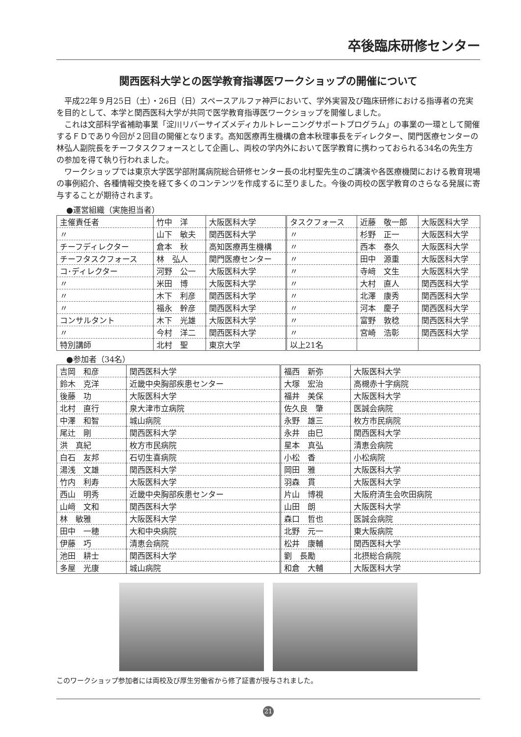卒後臨床研修センター
関西医科大学との医学教育指導医ワークショップの開催について
平成22年９月25日（土）・26日（日）スペースアルファ神戸において、学外実習及び臨床研修における指導者の充実を目的として、本学と関西医科大学が共同で医学教育指導医ワークショップを開催しました。
これは文部科学省補助事業「淀川リバーサイズメディカルトレーニングサポートプログラム」の事業の一環として開催するＦＤであり今回が２回目の開催となります。高知医療再生機構の倉本秋理事長をディレクター、関門医療センターの林弘人副院長をチーフタスクフォースとして企画し、両校の学内外において医学教育に携わっておられる34名の先生方の参加を得て執り行われました。
ワークショップでは東京大学医学部附属病院総合研修センター長の北村聖先生のご講演や各医療機関における教育現場の事例紹介、各種情報交換を経て多くのコンテンツを作成するに至りました。今後の両校の医学教育のさらなる発展に寄与することが期待されます。
●運営組織（実施担当者）
| 主催責任者 | 竹中 洋 | 大阪医科大学 | タスクフォース | 近藤 敬一郎 | 大阪医科大学 |
| 〃 | 山下 敏夫 | 関西医科大学 | 〃 | 杉野 正一 | 大阪医科大学 |
| チーフディレクター | 倉本 秋 | 高知医療再生機構 | 〃 | 西本 泰久 | 大阪医科大学 |
| チーフタスクフォース | 林 弘人 | 関門医療センター | 〃 | 田中 源重 | 大阪医科大学 |
| コ･ディレクター | 河野 公一 | 大阪医科大学 | 〃 | 寺﨑 文生 | 大阪医科大学 |
| 〃 | 米田 博 | 大阪医科大学 | 〃 | 大村 直人 | 関西医科大学 |
| 〃 | 木下 利彦 | 関西医科大学 | 〃 | 北澤 康秀 | 関西医科大学 |
| 〃 | 福永 幹彦 | 関西医科大学 | 〃 | 河本 慶子 | 関西医科大学 |
| コンサルタント | 木下 光雄 | 大阪医科大学 | 〃 | 富野 敦稔 | 関西医科大学 |
| 〃 | 今村 洋二 | 関西医科大学 | 〃 | 宮崎 浩彰 | 関西医科大学 |
| 特別講師 | 北村 聖 | 東京大学 | 以上21名 | | |
●参加者（34名）
| 吉岡 和彦 | 関西医科大学 | 福西 新弥 | 大阪医科大学 |
| 鈴木 克洋 | 近畿中央胸部疾患センター | 大塚 宏治 | 高槻赤十字病院 |
| 後藤 功 | 大阪医科大学 | 福井 美保 | 大阪医科大学 |
| 北村 直行 | 泉大津市立病院 | 佐久良 肇 | 医誠会病院 |
| 中澤 和智 | 城山病院 | 永野 雄三 | 枚方市民病院 |
| 尾辻 剛 | 関西医科大学 | 永井 由巳 | 関西医科大学 |
| 洪 真紀 | 枚方市民病院 | 星本 真弘 | 清恵会病院 |
| 白石 友邦 | 石切生喜病院 | 小松 香 | 小松病院 |
| 湯浅 文雄 | 関西医科大学 | 岡田 雅 | 大阪医科大学 |
| 竹内 利寿 | 大阪医科大学 | 羽森 貫 | 大阪医科大学 |
| 西山 明秀 | 近畿中央胸部疾患センター | 片山 博視 | 大阪府済生会吹田病院 |
| 山﨑 文和 | 関西医科大学 | 山田 朗 | 大阪医科大学 |
| 林 敏雅 | 大阪医科大学 | 森口 哲也 | 医誠会病院 |
| 田中 一穂 | 大和中央病院 | 北野 元一 | 東大阪病院 |
| 伊藤 巧 | 清恵会病院 | 松井 康輔 | 関西医科大学 |
| 池田 耕士 | 関西医科大学 | 劉 長勵 | 北摂総合病院 |
| 多屋 光康 | 城山病院 | 和倉 大輔 | 大阪医科大学 |
このワークショップ参加者には両校及び厚生労働省から修了証書が授与されました。
21